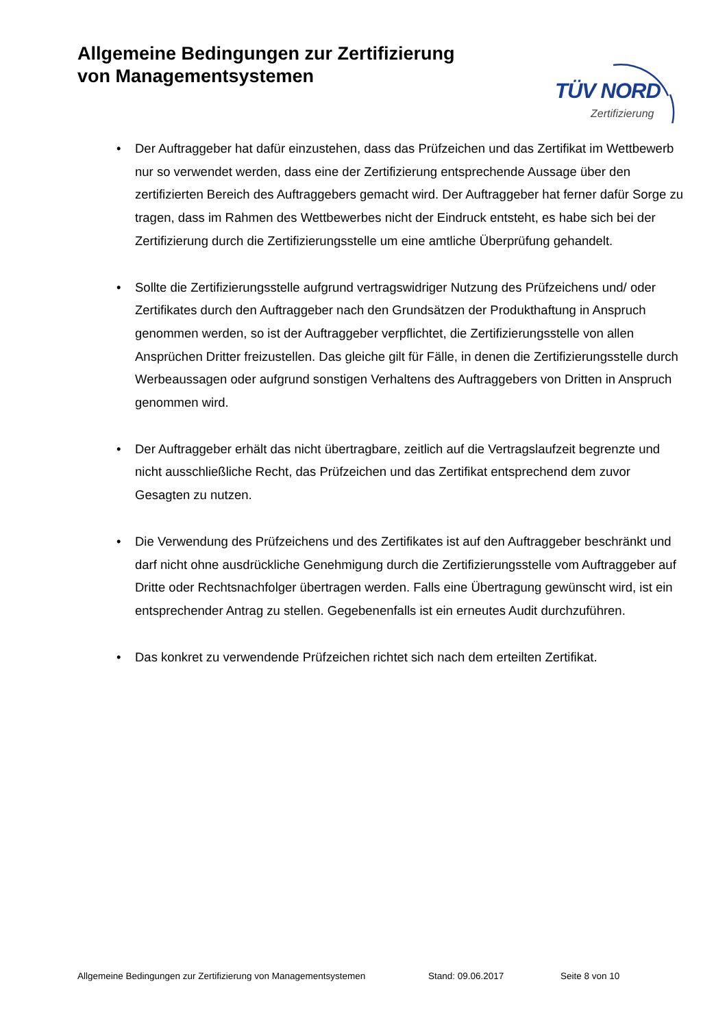Allgemeine Bedingungen zur Zertifizierung
von Managementsystemen
TÜV NORD
Zertifizierung
• Der Auftraggeber hat dafür einzustehen, dass das Prüfzeichen und das Zertifikat im Wettbewerb nur so verwendet werden, dass eine der Zertifizierung entsprechende Aussage über den zertifizierten Bereich des Auftraggebers gemacht wird. Der Auftraggeber hat ferner dafür Sorge zu tragen, dass im Rahmen des Wettbewerbes nicht der Eindruck entsteht, es habe sich bei der Zertifizierung durch die Zertifizierungsstelle um eine amtliche Überprüfung gehandelt.
• Sollte die Zertifizierungsstelle aufgrund vertragswidriger Nutzung des Prüfzeichens und/ oder Zertifikates durch den Auftraggeber nach den Grundsätzen der Produkthaftung in Anspruch genommen werden, so ist der Auftraggeber verpflichtet, die Zertifizierungsstelle von allen Ansprüchen Dritter freizustellen. Das gleiche gilt für Fälle, in denen die Zertifizierungsstelle durch Werbeaussagen oder aufgrund sonstigen Verhaltens des Auftraggebers von Dritten in Anspruch genommen wird.
• Der Auftraggeber erhält das nicht übertragbare, zeitlich auf die Vertragslaufzeit begrenzte und nicht ausschließliche Recht, das Prüfzeichen und das Zertifikat entsprechend dem zuvor Gesagten zu nutzen.
• Die Verwendung des Prüfzeichens und des Zertifikates ist auf den Auftraggeber beschränkt und darf nicht ohne ausdrückliche Genehmigung durch die Zertifizierungsstelle vom Auftraggeber auf Dritte oder Rechtsnachfolger übertragen werden. Falls eine Übertragung gewünscht wird, ist ein entsprechender Antrag zu stellen. Gegebenenfalls ist ein erneutes Audit durchzuführen.
• Das konkret zu verwendende Prüfzeichen richtet sich nach dem erteilten Zertifikat.
Allgemeine Bedingungen zur Zertifizierung von Managementsystemen
Stand: 09.06.2017 Seite 8 von 10